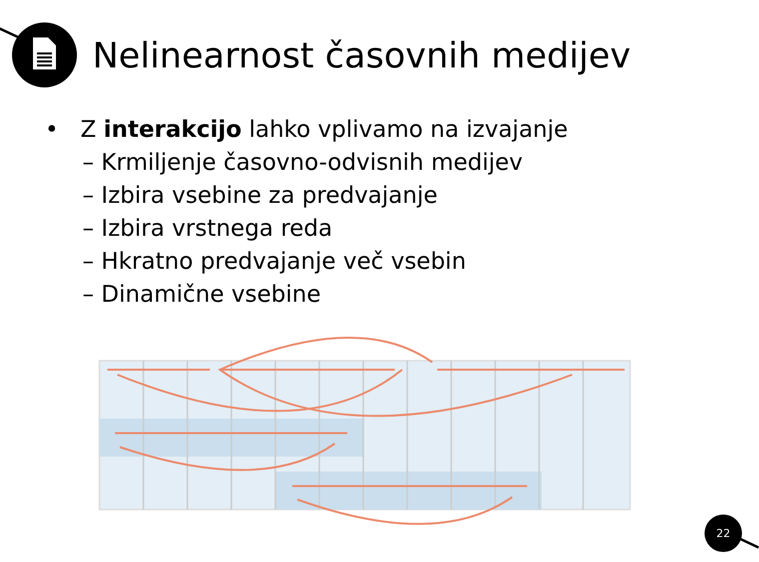Nelinearnost časovnih medijev
• Z interakcijo lahko vplivamo na izvajanje
– Krmiljenje časovno-odvisnih medijev
– Izbira vsebine za predvajanje
– Izbira vrstnega reda
– Hkratno predvajanje več vsebin
– Dinamične vsebine
22